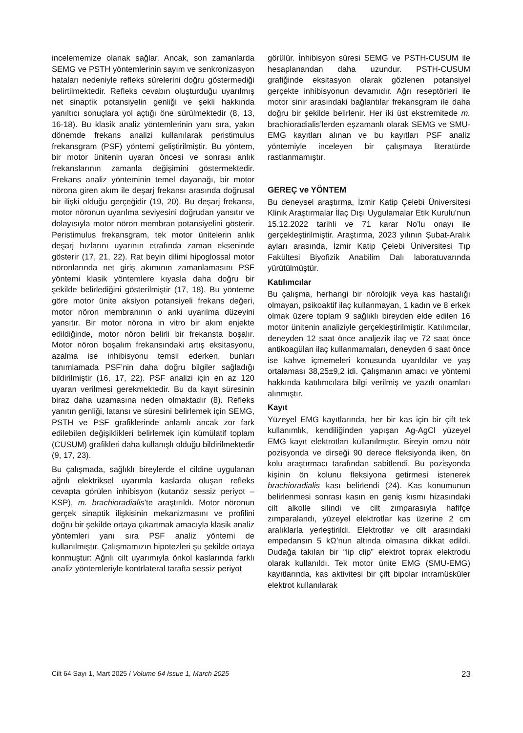incelememize olanak sağlar. Ancak, son zamanlarda SEMG ve PSTH yöntemlerinin sayım ve senkronizasyon hataları nedeniyle refleks sürelerini doğru göstermediği belirtilmektedir. Refleks cevabın oluşturduğu uyarılmış net sinaptik potansiyelin genliği ve şekli hakkında yanıltıcı sonuçlara yol açtığı öne sürülmektedir (8, 13, 16-18). Bu klasik analiz yöntemlerinin yanı sıra, yakın dönemde frekans analizi kullanılarak peristimulus frekansgram (PSF) yöntemi geliştirilmiştir. Bu yöntem, bir motor ünitenin uyaran öncesi ve sonrası anlık frekanslarının zamanla değişimini göstermektedir. Frekans analiz yönteminin temel dayanağı, bir motor nörona giren akım ile deşarj frekansı arasında doğrusal bir ilişki olduğu gerçeğidir (19, 20). Bu deşarj frekansı, motor nöronun uyarılma seviyesini doğrudan yansıtır ve dolayısıyla motor nöron membran potansiyelini gösterir. Peristimulus frekansgram, tek motor ünitelerin anlık deşarj hızlarını uyarının etrafında zaman ekseninde gösterir (17, 21, 22). Rat beyin dilimi hipoglossal motor nöronlarında net giriş akımının zamanlamasını PSF yöntemi klasik yöntemlere kıyasla daha doğru bir şekilde belirlediğini gösterilmiştir (17, 18). Bu yönteme göre motor ünite aksiyon potansiyeli frekans değeri, motor nöron membranının o anki uyarılma düzeyini yansıtır. Bir motor nörona in vitro bir akım enjekte edildiğinde, motor nöron belirli bir frekansta boşalır. Motor nöron boşalım frekansındaki artış eksitasyonu, azalma ise inhibisyonu temsil ederken, bunları tanımlamada PSF’nin daha doğru bilgiler sağladığı bildirilmiştir (16, 17, 22). PSF analizi için en az 120 uyaran verilmesi gerekmektedir. Bu da kayıt süresinin biraz daha uzamasına neden olmaktadır (8). Refleks yanıtın genliği, latansı ve süresini belirlemek için SEMG, PSTH ve PSF grafiklerinde anlamlı ancak zor fark edilebilen değişiklikleri belirlemek için kümülatif toplam (CUSUM) grafikleri daha kullanışlı olduğu bildirilmektedir (9, 17, 23).
Bu çalışmada, sağlıklı bireylerde el cildine uygulanan ağrılı elektriksel uyarımla kaslarda oluşan refleks cevapta görülen inhibisyon (kutanöz sessiz periyot –KSP), m. brachioradialis’te araştırıldı. Motor nöronun gerçek sinaptik ilişkisinin mekanizmasını ve profilini doğru bir şekilde ortaya çıkartmak amacıyla klasik analiz yöntemleri yanı sıra PSF analiz yöntemi de kullanılmıştır. Çalışmamızın hipotezleri şu şekilde ortaya konmuştur: Ağrılı cilt uyarımıyla önkol kaslarında farklı analiz yöntemleriyle kontrlateral tarafta sessiz periyot
görülür. İnhibisyon süresi SEMG ve PSTH-CUSUM ile hesaplanandan daha uzundur. PSTH-CUSUM grafiğinde eksitasyon olarak gözlenen potansiyel gerçekte inhibisyonun devamıdır. Ağrı reseptörleri ile motor sinir arasındaki bağlantılar frekansgram ile daha doğru bir şekilde belirlenir. Her iki üst ekstremitede m. brachioradialis’lerden eşzamanlı olarak SEMG ve SMU-EMG kayıtları alınan ve bu kayıtları PSF analiz yöntemiyle inceleyen bir çalışmaya literatürde rastlanmamıştır.
GEREÇ ve YÖNTEM
Bu deneysel araştırma, İzmir Katip Çelebi Üniversitesi Klinik Araştırmalar İlaç Dışı Uygulamalar Etik Kurulu’nun 15.12.2022 tarihli ve 71 karar No’lu onayı ile gerçekleştirilmiştir. Araştırma, 2023 yılının Şubat-Aralık ayları arasında, İzmir Katip Çelebi Üniversitesi Tıp Fakültesi Biyofizik Anabilim Dalı laboratuvarında yürütülmüştür.
Katılımcılar
Bu çalışma, herhangi bir nörolojik veya kas hastalığı olmayan, psikoaktif ilaç kullanmayan, 1 kadın ve 8 erkek olmak üzere toplam 9 sağlıklı bireyden elde edilen 16 motor ünitenin analiziyle gerçekleştirilmiştir. Katılımcılar, deneyden 12 saat önce analjezik ilaç ve 72 saat önce antikoagülan ilaç kullanmamaları, deneyden 6 saat önce ise kahve içmemeleri konusunda uyarıldılar ve yaş ortalaması 38,25±9,2 idi. Çalışmanın amacı ve yöntemi hakkında katılımcılara bilgi verilmiş ve yazılı onamları alınmıştır.
Kayıt
Yüzeyel EMG kayıtlarında, her bir kas için bir çift tek kullanımlık, kendiliğinden yapışan Ag-AgCl yüzeyel EMG kayıt elektrotları kullanılmıştır. Bireyin omzu nötr pozisyonda ve dirseği 90 derece fleksiyonda iken, ön kolu araştırmacı tarafından sabitlendi. Bu pozisyonda kişinin ön kolunu fleksiyona getirmesi istenerek brachioradialis kası belirlendi (24). Kas konumunun belirlenmesi sonrası kasın en geniş kısmı hizasındaki cilt alkolle silindi ve cilt zımparasıyla hafifçe zımparalandı, yüzeyel elektrotlar kas üzerine 2 cm aralıklarla yerleştirildi. Elektrotlar ve cilt arasındaki empedansın 5 kΩ’nun altında olmasına dikkat edildi. Dudağa takılan bir “lip clip” elektrot toprak elektrodu olarak kullanıldı. Tek motor ünite EMG (SMU-EMG) kayıtlarında, kas aktivitesi bir çift bipolar intramüsküler elektrot kullanılarak
Cilt 64 Sayı 1, Mart 2025 / Volume 64 Issue 1, March 2025 23